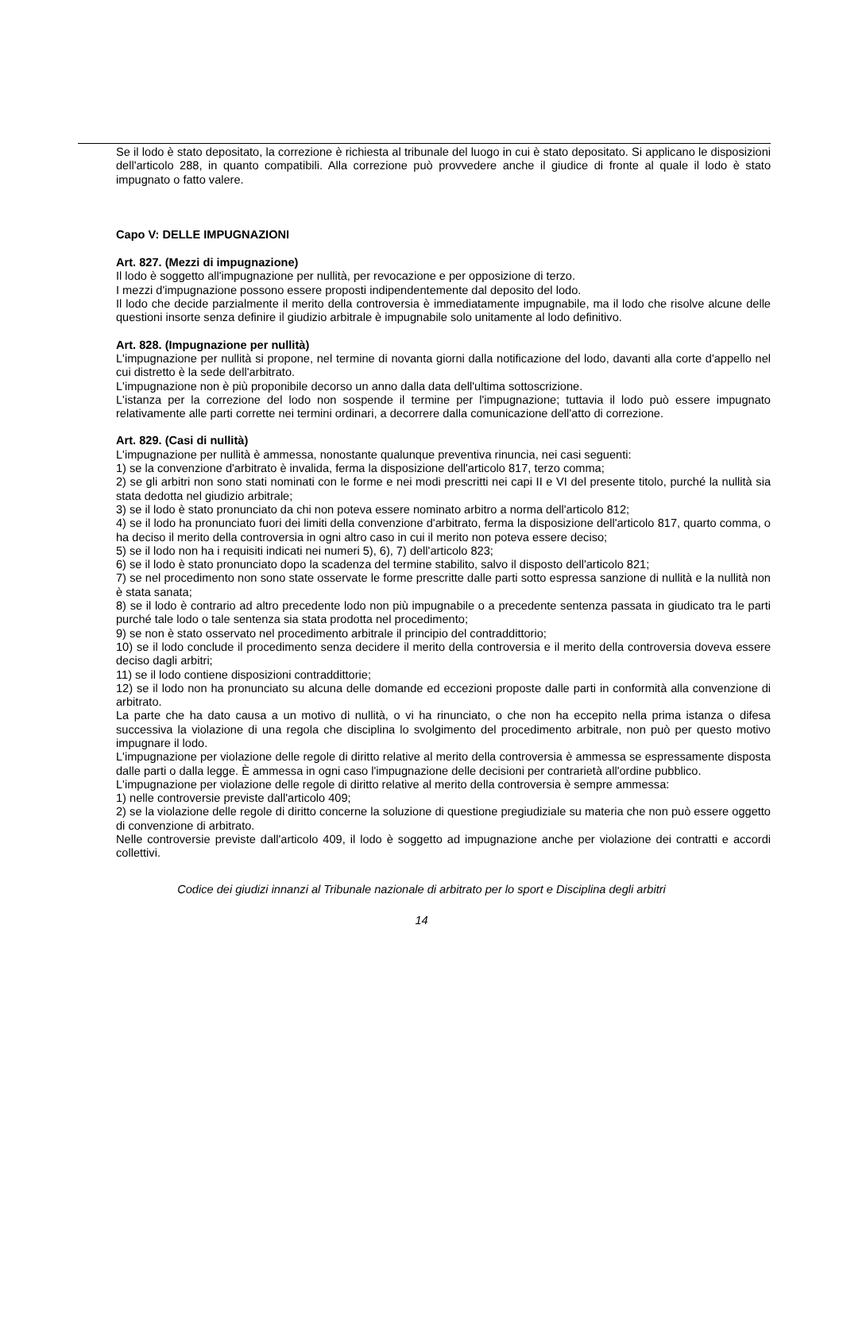Se il lodo è stato depositato, la correzione è richiesta al tribunale del luogo in cui è stato depositato. Si applicano le disposizioni dell'articolo 288, in quanto compatibili. Alla correzione può provvedere anche il giudice di fronte al quale il lodo è stato impugnato o fatto valere.
Capo V: DELLE IMPUGNAZIONI
Art. 827. (Mezzi di impugnazione)
Il lodo è soggetto all'impugnazione per nullità, per revocazione e per opposizione di terzo.
I mezzi d'impugnazione possono essere proposti indipendentemente dal deposito del lodo.
Il lodo che decide parzialmente il merito della controversia è immediatamente impugnabile, ma il lodo che risolve alcune delle questioni insorte senza definire il giudizio arbitrale è impugnabile solo unitamente al lodo definitivo.
Art. 828. (Impugnazione per nullità)
L'impugnazione per nullità si propone, nel termine di novanta giorni dalla notificazione del lodo, davanti alla corte d'appello nel cui distretto è la sede dell'arbitrato.
L'impugnazione non è più proponibile decorso un anno dalla data dell'ultima sottoscrizione.
L'istanza per la correzione del lodo non sospende il termine per l'impugnazione; tuttavia il lodo può essere impugnato relativamente alle parti corrette nei termini ordinari, a decorrere dalla comunicazione dell'atto di correzione.
Art. 829. (Casi di nullità)
L'impugnazione per nullità è ammessa, nonostante qualunque preventiva rinuncia, nei casi seguenti:
1) se la convenzione d'arbitrato è invalida, ferma la disposizione dell'articolo 817, terzo comma;
2) se gli arbitri non sono stati nominati con le forme e nei modi prescritti nei capi II e VI del presente titolo, purché la nullità sia stata dedotta nel giudizio arbitrale;
3) se il lodo è stato pronunciato da chi non poteva essere nominato arbitro a norma dell'articolo 812;
4) se il lodo ha pronunciato fuori dei limiti della convenzione d'arbitrato, ferma la disposizione dell'articolo 817, quarto comma, o ha deciso il merito della controversia in ogni altro caso in cui il merito non poteva essere deciso;
5) se il lodo non ha i requisiti indicati nei numeri 5), 6), 7) dell'articolo 823;
6) se il lodo è stato pronunciato dopo la scadenza del termine stabilito, salvo il disposto dell'articolo 821;
7) se nel procedimento non sono state osservate le forme prescritte dalle parti sotto espressa sanzione di nullità e la nullità non è stata sanata;
8) se il lodo è contrario ad altro precedente lodo non più impugnabile o a precedente sentenza passata in giudicato tra le parti purché tale lodo o tale sentenza sia stata prodotta nel procedimento;
9) se non è stato osservato nel procedimento arbitrale il principio del contraddittorio;
10) se il lodo conclude il procedimento senza decidere il merito della controversia e il merito della controversia doveva essere deciso dagli arbitri;
11) se il lodo contiene disposizioni contraddittorie;
12) se il lodo non ha pronunciato su alcuna delle domande ed eccezioni proposte dalle parti in conformità alla convenzione di arbitrato.
La parte che ha dato causa a un motivo di nullità, o vi ha rinunciato, o che non ha eccepito nella prima istanza o difesa successiva la violazione di una regola che disciplina lo svolgimento del procedimento arbitrale, non può per questo motivo impugnare il lodo.
L'impugnazione per violazione delle regole di diritto relative al merito della controversia è ammessa se espressamente disposta dalle parti o dalla legge. È ammessa in ogni caso l'impugnazione delle decisioni per contrarietà all'ordine pubblico.
L'impugnazione per violazione delle regole di diritto relative al merito della controversia è sempre ammessa:
1) nelle controversie previste dall'articolo 409;
2) se la violazione delle regole di diritto concerne la soluzione di questione pregiudiziale su materia che non può essere oggetto di convenzione di arbitrato.
Nelle controversie previste dall'articolo 409, il lodo è soggetto ad impugnazione anche per violazione dei contratti e accordi collettivi.
Codice dei giudizi innanzi al Tribunale nazionale di arbitrato per lo sport e Disciplina degli arbitri
14